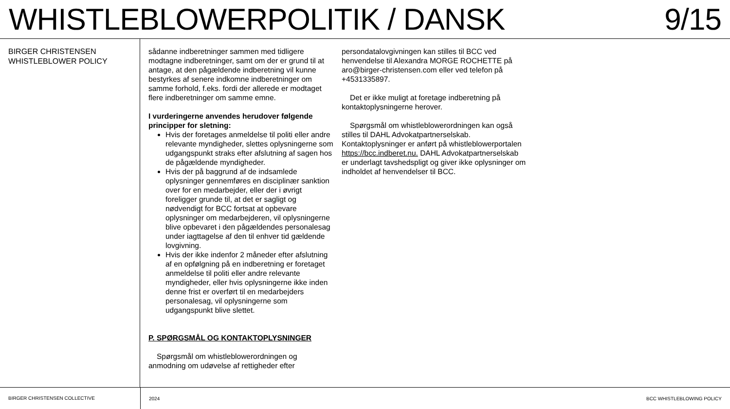WHISTLEBLOWERPOLITIK / DANSK 9/15
BIRGER CHRISTENSEN
WHISTLEBLOWER POLICY
sådanne indberetninger sammen med tidligere modtagne indberetninger, samt om der er grund til at antage, at den pågældende indberetning vil kunne bestyrkes af senere indkomne indberetninger om samme forhold, f.eks. fordi der allerede er modtaget flere indberetninger om samme emne.
I vurderingerne anvendes herudover følgende principper for sletning:
Hvis der foretages anmeldelse til politi eller andre relevante myndigheder, slettes oplysningerne som udgangspunkt straks efter afslutning af sagen hos de pågældende myndigheder.
Hvis der på baggrund af de indsamlede oplysninger gennemføres en disciplinær sanktion over for en medarbejder, eller der i øvrigt foreligger grunde til, at det er sagligt og nødvendigt for BCC fortsat at opbevare oplysninger om medarbejderen, vil oplysningerne blive opbevaret i den pågældendes personalesag under iagttagelse af den til enhver tid gældende lovgivning.
Hvis der ikke indenfor 2 måneder efter afslutning af en opfølgning på en indberetning er foretaget anmeldelse til politi eller andre relevante myndigheder, eller hvis oplysningerne ikke inden denne frist er overført til en medarbejders personalesag, vil oplysningerne som udgangspunkt blive slettet.
P. SPØRGSMÅL OG KONTAKTOPLYSNINGER
Spørgsmål om whistleblowerordningen og anmodning om udøvelse af rettigheder efter
persondatalovgivningen kan stilles til BCC ved henvendelse til Alexandra MORGE ROCHETTE på aro@birger-christensen.com eller ved telefon på +4531335897.
Det er ikke muligt at foretage indberetning på kontaktoplysningerne herover.
Spørgsmål om whistleblowerordningen kan også stilles til DAHL Advokatpartnerselskab. Kontaktoplysninger er anført på whistleblowerportalen https://bcc.indberet.nu. DAHL Advokatpartnerselskab er underlagt tavshedspligt og giver ikke oplysninger om indholdet af henvendelser til BCC.
BIRGER CHRISTENSEN COLLECTIVE
2024 BCC WHISTLEBLOWING POLICY